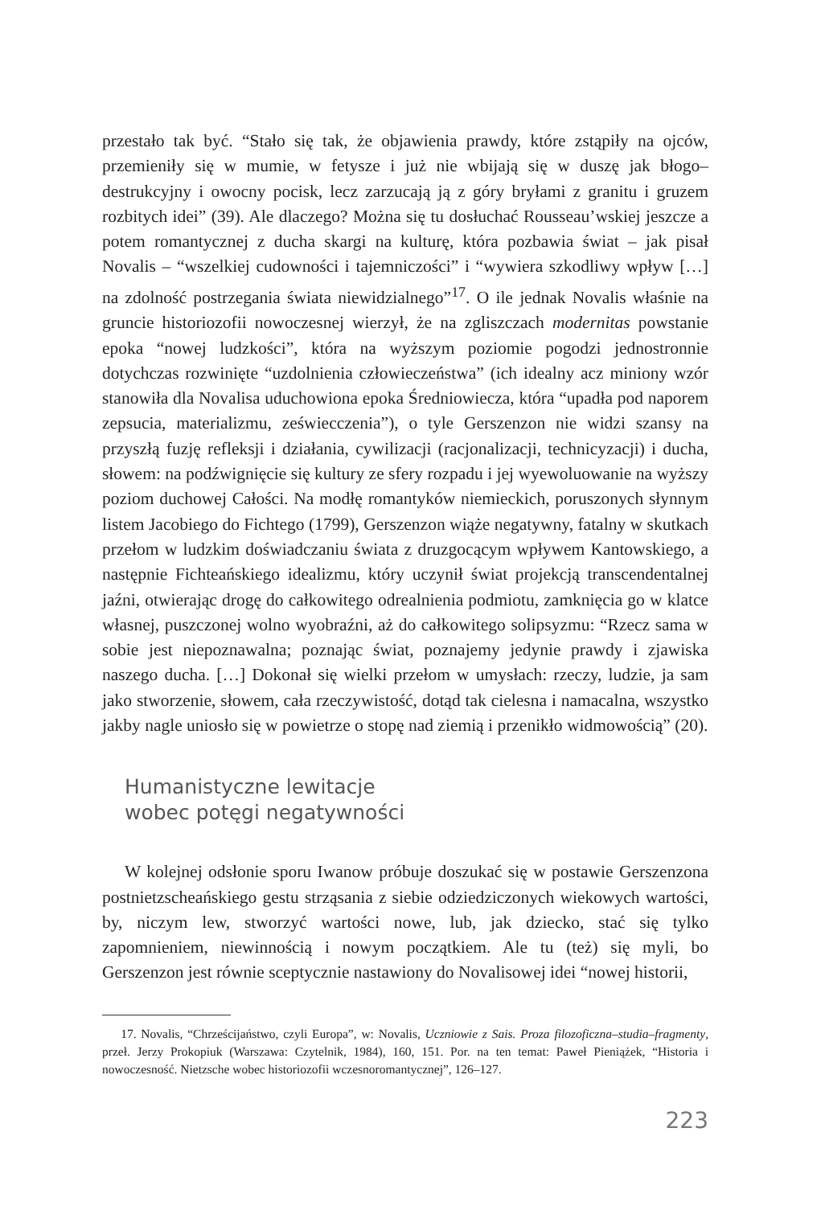przestało tak być. “Stało się tak, że objawienia prawdy, które zstąpiły na ojców, przemieniły się w mumie, w fetysze i już nie wbijają się w duszę jak błogo–destrukcyjny i owocny pocisk, lecz zarzucają ją z góry bryłami z granitu i gruzem rozbitych idei” (39). Ale dlaczego? Można się tu dosłuchać Rousseau’wskiej jeszcze a potem romantycznej z ducha skargi na kulturę, która pozbawia świat – jak pisał Novalis – “wszelkiej cudowności i tajemniczości” i “wywiera szkodliwy wpływ […] na zdolność postrzegania świata niewidzialnego”<sup>17</sup>. O ile jednak Novalis właśnie na gruncie historiozofii nowoczesnej wierzył, że na zgliszczach modernitas powstanie epoka “nowej ludzkości”, która na wyższym poziomie pogodzi jednostronnie dotychczas rozwinięte “uzdolnienia człowieczeństwa” (ich idealny acz miniony wzór stanowiła dla Novalisa uduchowiona epoka Średniowiecza, która “upadła pod naporem zepsucia, materializmu, zeświecczenia”), o tyle Gerszenzon nie widzi szansy na przyszłą fuzję refleksji i działania, cywilizacji (racjonalizacji, technicyzacji) i ducha, słowem: na podźwignięcie się kultury ze sfery rozpadu i jej wyewoluowanie na wyższy poziom duchowej Całości. Na modłę romantyków niemieckich, poruszonych słynnym listem Jacobiego do Fichtego (1799), Gerszenzon wiąże negatywny, fatalny w skutkach przełom w ludzkim doświadczaniu świata z druzgocącym wpływem Kantowskiego, a następnie Fichteańskiego idealizmu, który uczynił świat projekcją transcendentalnej jaźni, otwierając drogę do całkowitego odrealnienia podmiotu, zamknięcia go w klatce własnej, puszczonej wolno wyobraźni, aż do całkowitego solipsyzmu: “Rzecz sama w sobie jest niepoznawalna; poznając świat, poznajemy jedynie prawdy i zjawiska naszego ducha. […] Dokonał się wielki przełom w umysłach: rzeczy, ludzie, ja sam jako stworzenie, słowem, cała rzeczywistość, dotąd tak cielesna i namacalna, wszystko jakby nagle uniosło się w powietrze o stopę nad ziemią i przenikło widmowością” (20).
Humanistyczne lewitacje
wobec potęgi negatywności
W kolejnej odsłonie sporu Iwanow próbuje doszukać się w postawie Gerszenzona postnietzscheańskiego gestu strząsania z siebie odziedziczonych wiekowych wartości, by, niczym lew, stworzyć wartości nowe, lub, jak dziecko, stać się tylko zapomnieniem, niewinnością i nowym początkiem. Ale tu (też) się myli, bo Gerszenzon jest równie sceptycznie nastawiony do Novalisowej idei “nowej historii,
17. Novalis, “Chrześcijaństwo, czyli Europa”, w: Novalis, Uczniowie z Sais. Proza filozoficzna–studia–fragmenty, przeł. Jerzy Prokopiuk (Warszawa: Czytelnik, 1984), 160, 151. Por. na ten temat: Paweł Pieniążek, “Historia i nowoczesność. Nietzsche wobec historiozofii wczesnoromantycznej”, 126–127.
223